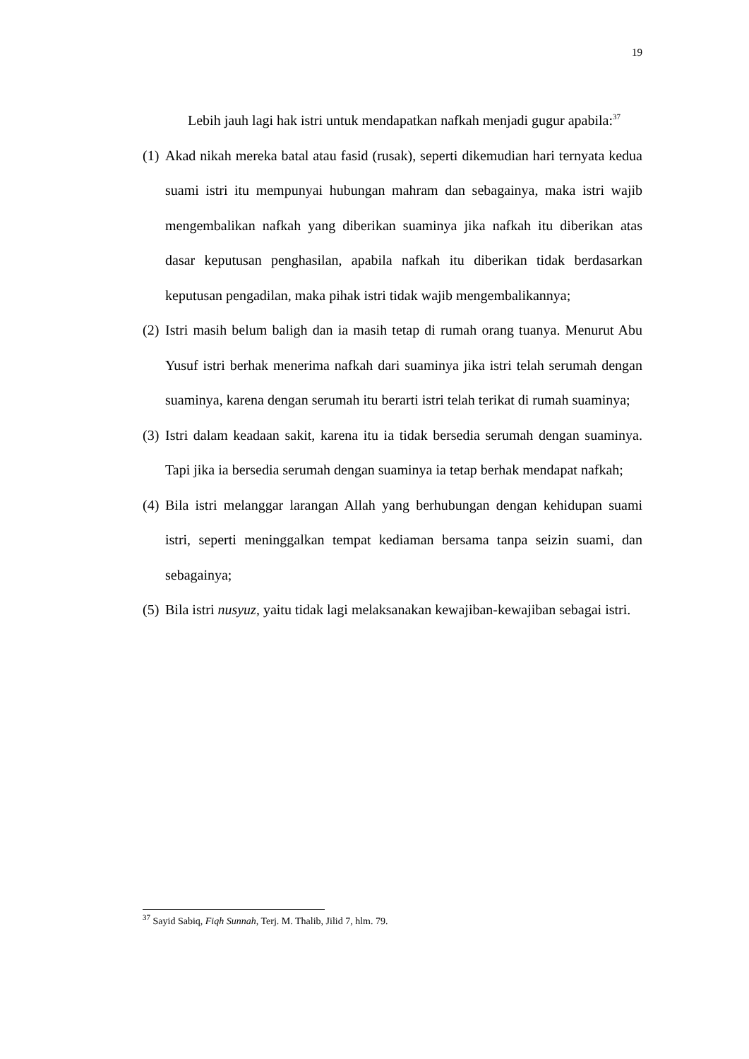19
Lebih jauh lagi hak istri untuk mendapatkan nafkah menjadi gugur apabila:<sup>37</sup>
(1) Akad nikah mereka batal atau fasid (rusak), seperti dikemudian hari ternyata kedua suami istri itu mempunyai hubungan mahram dan sebagainya, maka istri wajib mengembalikan nafkah yang diberikan suaminya jika nafkah itu diberikan atas dasar keputusan penghasilan, apabila nafkah itu diberikan tidak berdasarkan keputusan pengadilan, maka pihak istri tidak wajib mengembalikannya;
(2) Istri masih belum baligh dan ia masih tetap di rumah orang tuanya. Menurut Abu Yusuf istri berhak menerima nafkah dari suaminya jika istri telah serumah dengan suaminya, karena dengan serumah itu berarti istri telah terikat di rumah suaminya;
(3) Istri dalam keadaan sakit, karena itu ia tidak bersedia serumah dengan suaminya. Tapi jika ia bersedia serumah dengan suaminya ia tetap berhak mendapat nafkah;
(4) Bila istri melanggar larangan Allah yang berhubungan dengan kehidupan suami istri, seperti meninggalkan tempat kediaman bersama tanpa seizin suami, dan sebagainya;
(5) Bila istri nusyuz, yaitu tidak lagi melaksanakan kewajiban-kewajiban sebagai istri.
<sup>37</sup> Sayid Sabiq, Fiqh Sunnah, Terj. M. Thalib, Jilid 7, hlm. 79.